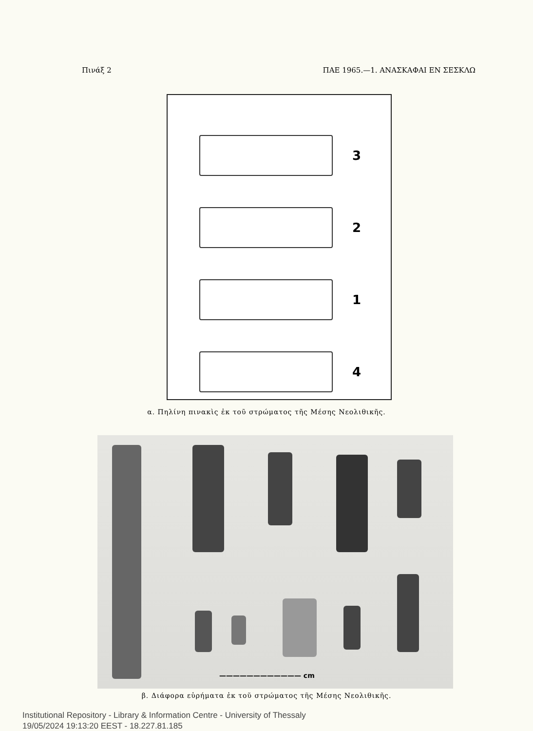Πινάξ 2 ΠΑΕ 1965.—1. ΑΝΑΣΚΑΦΑΙ ΕΝ ΣΕΣΚΛΩ
3
2
1
4
α. Πηλίνη πινακὶς ἐκ τοῦ στρώματος τῆς Μέσης Νεολιθικῆς.
———————————— cm
β. Διάφορα εὑρήματα ἐκ τοῦ στρώματος τῆς Μέσης Νεολιθικῆς.
Institutional Repository - Library & Information Centre - University of Thessaly
19/05/2024 19:13:20 EEST - 18.227.81.185